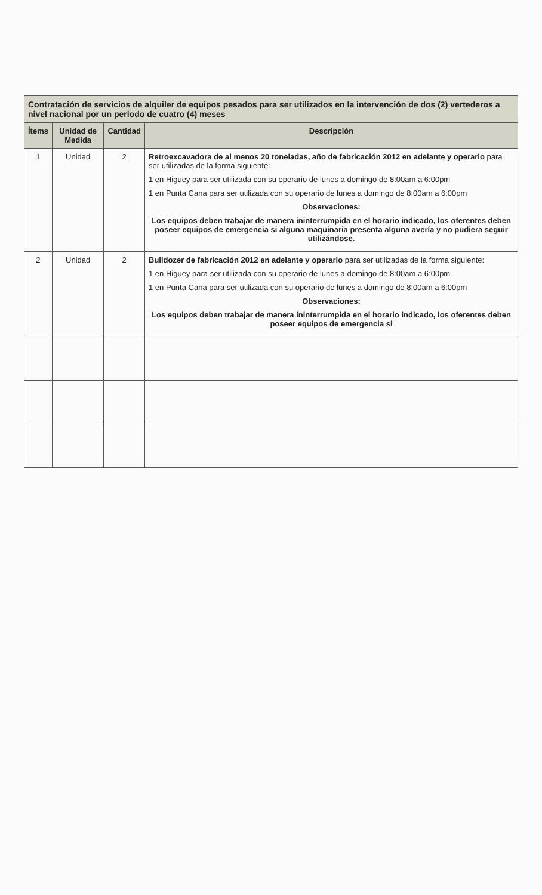| Contratación de servicios de alquiler de equipos pesados para ser utilizados en la intervención de dos (2) vertederos a nivel nacional por un periodo de cuatro (4) meses | | | |
| Ítems | Unidad de Medida | Cantidad | Descripción |
| 1 | Unidad | 2 | Retroexcavadora de al menos 20 toneladas, año de fabricación 2012 en adelante y operario para ser utilizadas de la forma siguiente: 1 en Higuey para ser utilizada con su operario de lunes a domingo de 8:00am a 6:00pm 1 en Punta Cana para ser utilizada con su operario de lunes a domingo de 8:00am a 6:00pm Observaciones: Los equipos deben trabajar de manera ininterrumpida en el horario indicado, los oferentes deben poseer equipos de emergencia si alguna maquinaria presenta alguna avería y no pudiera seguir utilizándose. |
| 2 | Unidad | 2 | Bulldozer de fabricación 2012 en adelante y operario para ser utilizadas de la forma siguiente: 1 en Higuey para ser utilizada con su operario de lunes a domingo de 8:00am a 6:00pm 1 en Punta Cana para ser utilizada con su operario de lunes a domingo de 8:00am a 6:00pm Observaciones: Los equipos deben trabajar de manera ininterrumpida en el horario indicado, los oferentes deben poseer equipos de emergencia si |